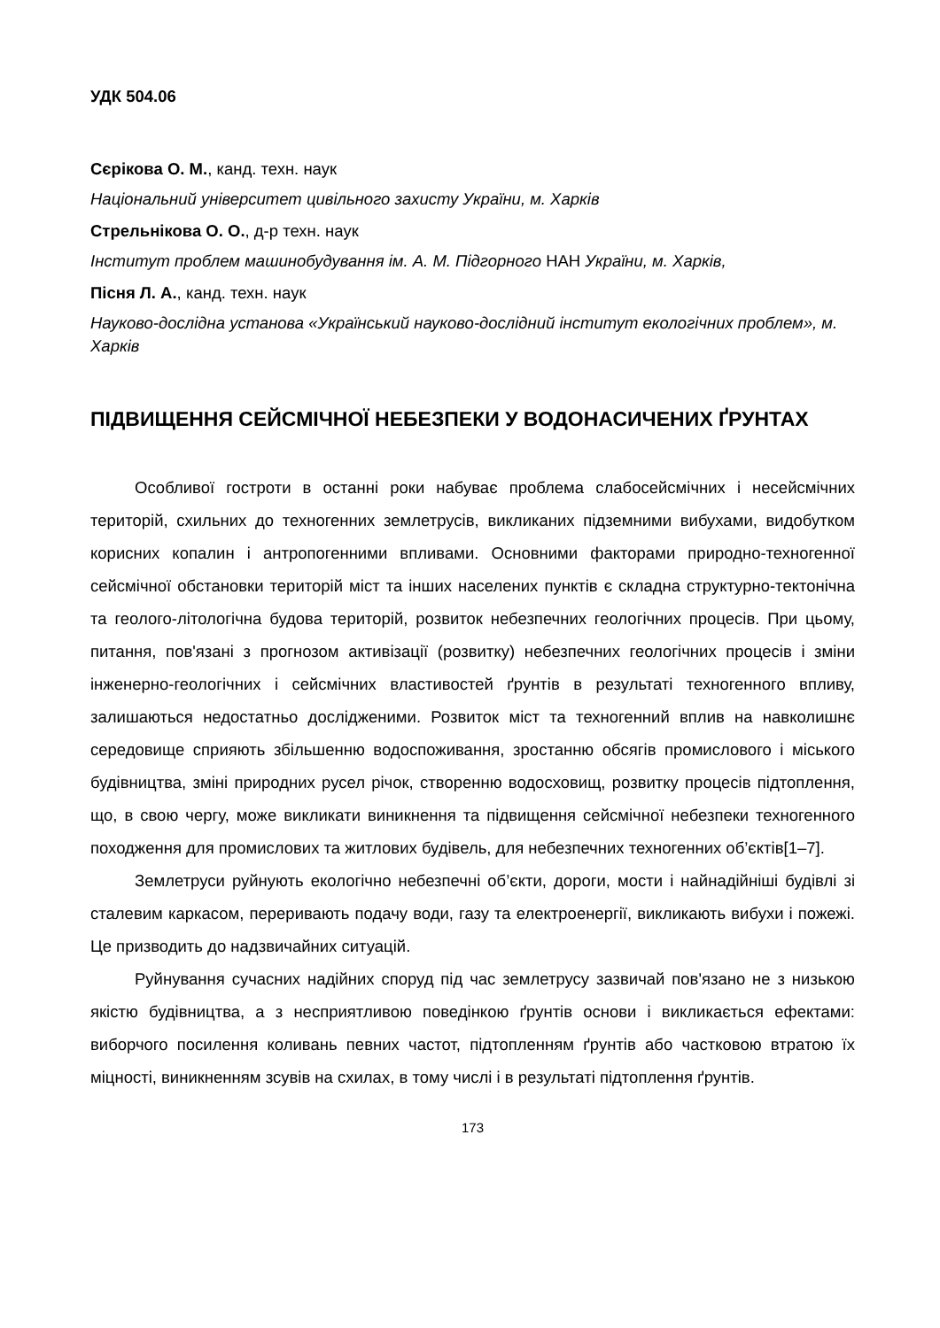УДК 504.06
Сєрікова О. М., канд. техн. наук
Національний університет цивільного захисту України, м. Харків
Стрельнікова О. О., д-р техн. наук
Інститут проблем машинобудування ім. А. М. Підгорного НАН України, м. Харків,
Пісня Л. А., канд. техн. наук
Науково-дослідна установа «Український науково-дослідний інститут екологічних проблем», м. Харків
ПІДВИЩЕННЯ СЕЙСМІЧНОЇ НЕБЕЗПЕКИ У ВОДОНАСИЧЕНИХ ҐРУНТАХ
Особливої гостроти в останні роки набуває проблема слабосейсмічних і несейсмічних територій, схильних до техногенних землетрусів, викликаних підземними вибухами, видобутком корисних копалин і антропогенними впливами. Основними факторами природно-техногенної сейсмічної обстановки територій міст та інших населених пунктів є складна структурно-тектонічна та геолого-літологічна будова територій, розвиток небезпечних геологічних процесів. При цьому, питання, пов'язані з прогнозом активізації (розвитку) небезпечних геологічних процесів і зміни інженерно-геологічних і сейсмічних властивостей ґрунтів в результаті техногенного впливу, залишаються недостатньо дослідженими. Розвиток міст та техногенний вплив на навколишнє середовище сприяють збільшенню водоспоживання, зростанню обсягів промислового і міського будівництва, зміні природних русел річок, створенню водосховищ, розвитку процесів підтоплення, що, в свою чергу, може викликати виникнення та підвищення сейсмічної небезпеки техногенного походження для промислових та житлових будівель, для небезпечних техногенних об’єктів[1–7].
Землетруси руйнують екологічно небезпечні об’єкти, дороги, мости і найнадійніші будівлі зі сталевим каркасом, переривають подачу води, газу та електроенергії, викликають вибухи і пожежі. Це призводить до надзвичайних ситуацій.
Руйнування сучасних надійних споруд під час землетрусу зазвичай пов'язано не з низькою якістю будівництва, а з несприятливою поведінкою ґрунтів основи і викликається ефектами: виборчого посилення коливань певних частот, підтопленням ґрунтів або частковою втратою їх міцності, виникненням зсувів на схилах, в тому числі і в результаті підтоплення ґрунтів.
173